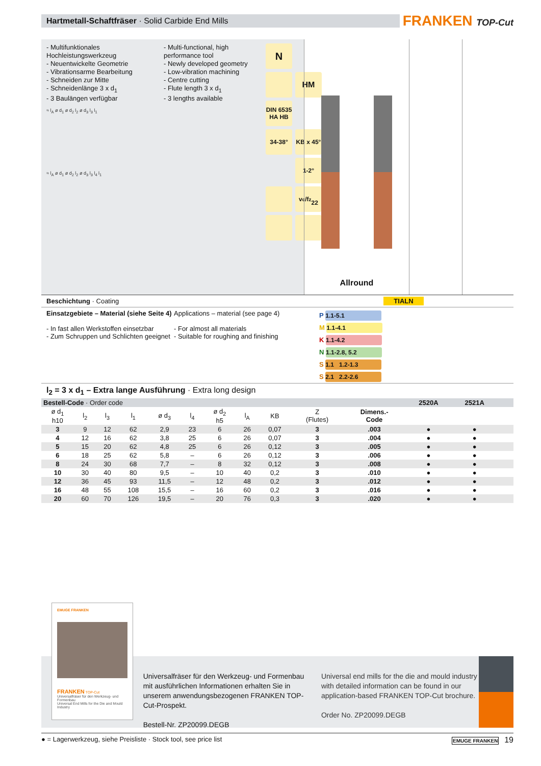Hartmetall-Schaftfräser · Solid Carbide End Mills
FRANKEN TOP-Cut
- Multifunktionales Hochleistungswerkzeug
- Neuentwickelte Geometrie
- Vibrationsarme Bearbeitung
- Schneiden zur Mitte
- Schneidenlänge 3 x d<sub>1</sub>
- 3 Baulängen verfügbar
- Multi-functional, high performance tool
- Newly developed geometry
- Low-vibration machining
- Centre cutting
- Flute length 3 x d<sub>1</sub>
- 3 lengths available
N
HM
DIN 6535
HA HB
34-38°
KB x 45°
1-2°
v<sub>c</sub>/f<sub>z</sub>
22
≈ l<sub>A</sub> ø d<sub>1</sub> ø d<sub>2</sub> l<sub>2</sub> ø d<sub>3</sub> l<sub>3</sub> l<sub>1</sub>
≈ l<sub>A</sub> ø d<sub>1</sub> ø d<sub>2</sub> l<sub>2</sub> ø d<sub>3</sub> l<sub>3</sub> l<sub>4</sub> l<sub>1</sub>
Allround
Beschichtung · Coating TIALN
Einsatzgebiete – Material (siehe Seite 4)
- In fast allen Werkstoffen einsetzbar
- Zum Schruppen und Schlichten geeignet
Applications – material (see page 4)
- For almost all materials
- Suitable for roughing and finishing
P 1.1-5.1
M 1.1-4.1
K 1.1-4.2
N 1.1-2.8, 5.2
S 1.1 1.2-1.3
S 2.1 2.2-2.6
l<sub>2</sub> = 3 x d<sub>1</sub> – Extra lange Ausführung · Extra long design
| Bestell-Code · Order code | | | | | | | | | | | 2520A | 2521A | | |
| ø d<sub>1</sub> h10 | l<sub>2</sub> | l<sub>3</sub> | l<sub>1</sub> | ø d<sub>3</sub> | l<sub>4</sub> | ø d<sub>2</sub> h5 | l<sub>A</sub> | KB | Z (Flutes) | Dimens.- Code | | | | |
| 3 | 9 | 12 | 62 | 2,9 | 23 | 6 | 26 | 0,07 | 3 | .003 | ● | ● | | |
| 4 | 12 | 16 | 62 | 3,8 | 25 | 6 | 26 | 0,07 | 3 | .004 | ● | ● | | |
| 5 | 15 | 20 | 62 | 4,8 | 25 | 6 | 26 | 0,12 | 3 | .005 | ● | ● | | |
| 6 | 18 | 25 | 62 | 5,8 | – | 6 | 26 | 0,12 | 3 | .006 | ● | ● | | |
| 8 | 24 | 30 | 68 | 7,7 | – | 8 | 32 | 0,12 | 3 | .008 | ● | ● | | |
| 10 | 30 | 40 | 80 | 9,5 | – | 10 | 40 | 0,2 | 3 | .010 | ● | ● | | |
| 12 | 36 | 45 | 93 | 11,5 | – | 12 | 48 | 0,2 | 3 | .012 | ● | ● | | |
| 16 | 48 | 55 | 108 | 15,5 | – | 16 | 60 | 0,2 | 3 | .016 | ● | ● | | |
| 20 | 60 | 70 | 126 | 19,5 | – | 20 | 76 | 0,3 | 3 | .020 | ● | ● | | |
EMUGE FRANKEN
FRANKEN TOP-Cut
Universalfräser für den Werkzeug- und Formenbau
Universal End Mills for the Die and Mould Industry
Universalfräser für den Werkzeug- und Formenbau mit ausführlichen Informationen erhalten Sie in unserem anwendungsbezogenen FRANKEN TOP-Cut-Prospekt.
Bestell-Nr. ZP20099.DEGB
Universal end mills for the die and mould industry with detailed information can be found in our application-based FRANKEN TOP-Cut brochure.
Order No. ZP20099.DEGB
● = Lagerwerkzeug, siehe Preisliste · Stock tool, see price list
EMUGE FRANKEN 19